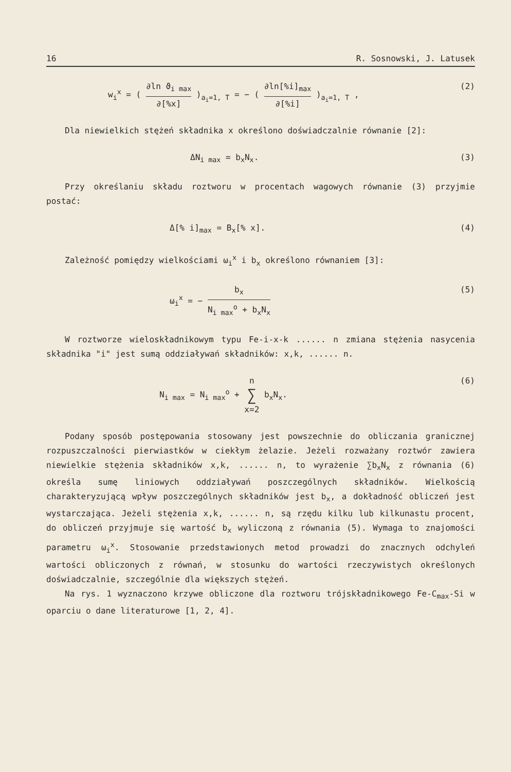16 R. Sosnowski, J. Latusek
w<sub>i</sub><sup>x</sup> = ( ∂ln ϑ<sub>i max</sub> ∂[%x] )<sub>a<sub>i</sub>=1, T</sub> = − ( ∂ln[%i]<sub>max</sub> ∂[%i] )<sub>a<sub>i</sub>=1, T</sub> , (2)
Dla niewielkich stężeń składnika x określono doświadczalnie równanie [2]:
ΔN<sub>i max</sub> = b<sub>x</sub>N<sub>x</sub>. (3)
Przy określaniu składu roztworu w procentach wagowych równanie (3) przyjmie postać:
Δ[% i]<sub>max</sub> = B<sub>x</sub>[% x]. (4)
Zależność pomiędzy wielkościami ω<sub>i</sub><sup>x</sup> i b<sub>x</sub> określono równaniem [3]:
ω<sub>i</sub><sup>x</sup> = − b<sub>x</sub> N<sub>i max</sub><sup>o</sup> + b<sub>x</sub>N<sub>x</sub> (5)
W roztworze wieloskładnikowym typu Fe-i-x-k ...... n zmiana stężenia nasycenia składnika "i" jest sumą oddziaływań składników: x,k, ...... n.
N<sub>i max</sub> = N<sub>i max</sub><sup>o</sup> + n ∑ x=2 b<sub>x</sub>N<sub>x</sub>. (6)
Podany sposób postępowania stosowany jest powszechnie do obliczania granicznej rozpuszczalności pierwiastków w ciekłym żelazie. Jeżeli rozważany roztwór zawiera niewielkie stężenia składników x,k, ...... n, to wyrażenie ∑b<sub>x</sub>N<sub>x</sub> z równania (6) określa sumę liniowych oddziaływań poszczególnych składników. Wielkością charakteryzującą wpływ poszczególnych składników jest b<sub>x</sub>, a dokładność obliczeń jest wystarczająca. Jeżeli stężenia x,k, ...... n, są rzędu kilku lub kilkunastu procent, do obliczeń przyjmuje się wartość b<sub>x</sub> wyliczoną z równania (5). Wymaga to znajomości parametru ω<sub>i</sub><sup>x</sup>. Stosowanie przedstawionych metod prowadzi do znacznych odchyleń wartości obliczonych z równań, w stosunku do wartości rzeczywistych określonych doświadczalnie, szczególnie dla większych stężeń.
Na rys. 1 wyznaczono krzywe obliczone dla roztworu trójskładnikowego Fe-C<sub>max</sub>-Si w oparciu o dane literaturowe [1, 2, 4].